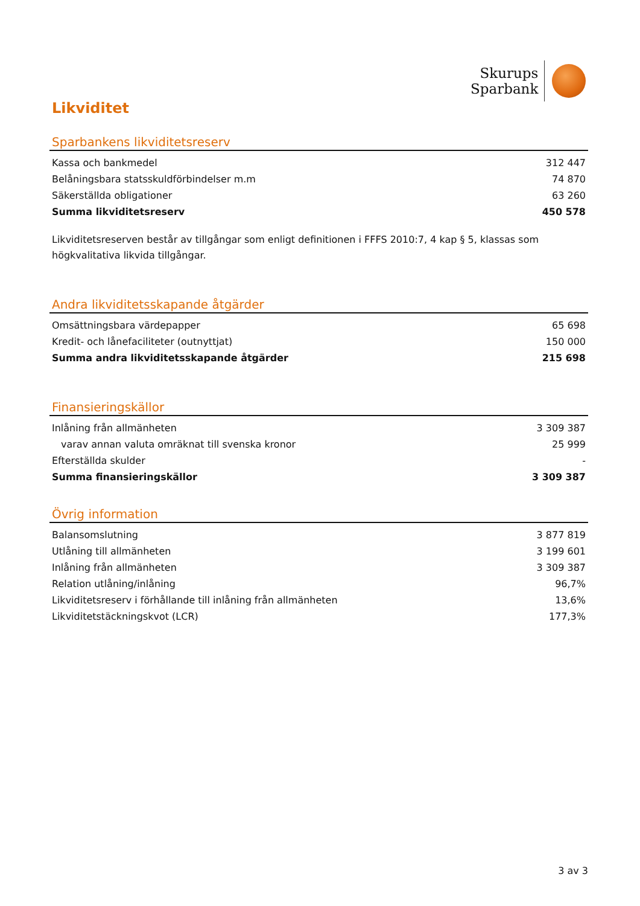Skurups
Sparbank
Likviditet
Sparbankens likviditetsreserv
| Kassa och bankmedel | 312 447 |
| Belåningsbara statsskuldförbindelser m.m | 74 870 |
| Säkerställda obligationer | 63 260 |
| Summa likviditetsreserv | 450 578 |
Likviditetsreserven består av tillgångar som enligt definitionen i FFFS 2010:7, 4 kap § 5, klassas som högkvalitativa likvida tillgångar.
Andra likviditetsskapande åtgärder
| Omsättningsbara värdepapper | 65 698 |
| Kredit- och lånefaciliteter (outnyttjat) | 150 000 |
| Summa andra likviditetsskapande åtgärder | 215 698 |
Finansieringskällor
| Inlåning från allmänheten | 3 309 387 |
| varav annan valuta omräknat till svenska kronor | 25 999 |
| Efterställda skulder | - |
| Summa finansieringskällor | 3 309 387 |
Övrig information
| Balansomslutning | 3 877 819 |
| Utlåning till allmänheten | 3 199 601 |
| Inlåning från allmänheten | 3 309 387 |
| Relation utlåning/inlåning | 96,7% |
| Likviditetsreserv i förhållande till inlåning från allmänheten | 13,6% |
| Likviditetstäckningskvot (LCR) | 177,3% |
3 av 3